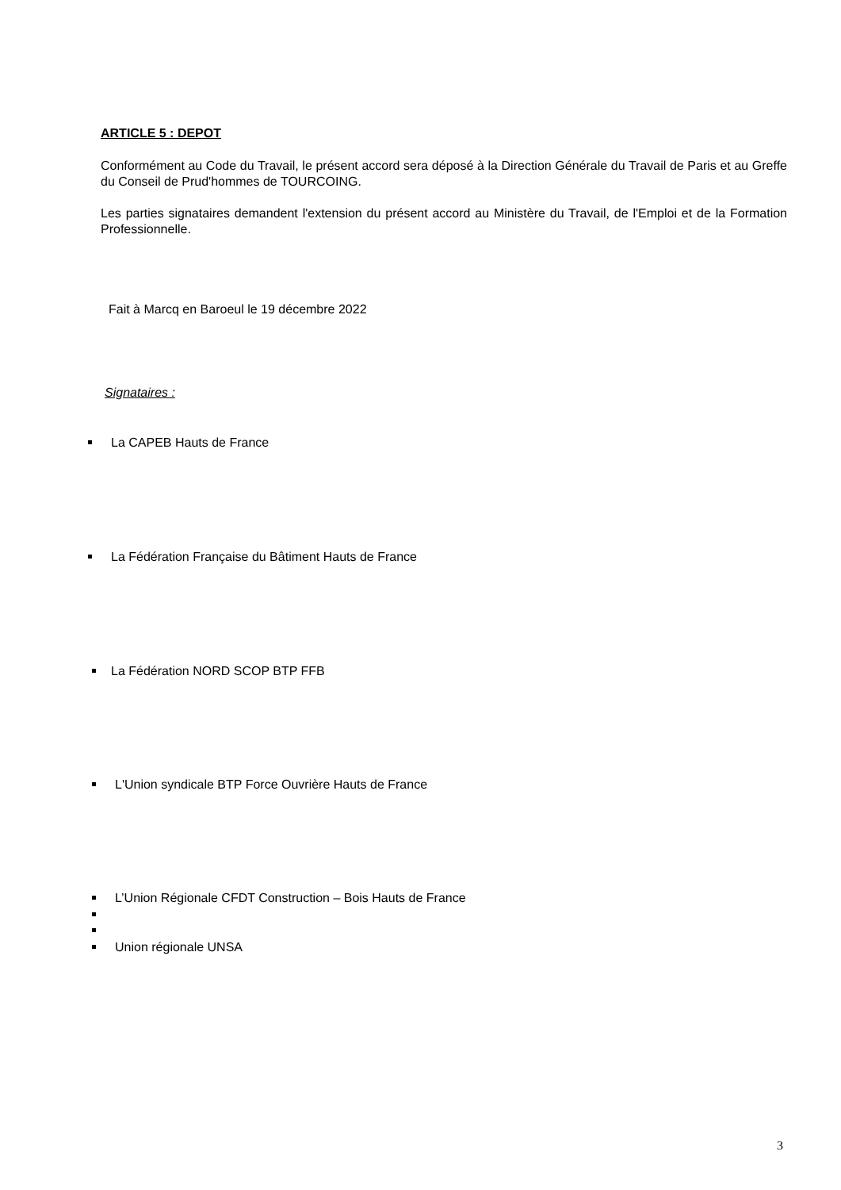ARTICLE 5 : DEPOT
Conformément au Code du Travail, le présent accord sera déposé à la Direction Générale du Travail de Paris et au Greffe du Conseil de Prud'hommes de TOURCOING.
Les parties signataires demandent l'extension du présent accord au Ministère du Travail, de l'Emploi et de la Formation Professionnelle.
Fait à Marcq en Baroeul le 19 décembre 2022
Signataires :
La CAPEB Hauts de France
La Fédération Française du Bâtiment Hauts de France
La Fédération NORD SCOP BTP FFB
L'Union syndicale BTP Force Ouvrière Hauts de France
L’Union Régionale CFDT Construction – Bois Hauts de France
Union régionale UNSA
3